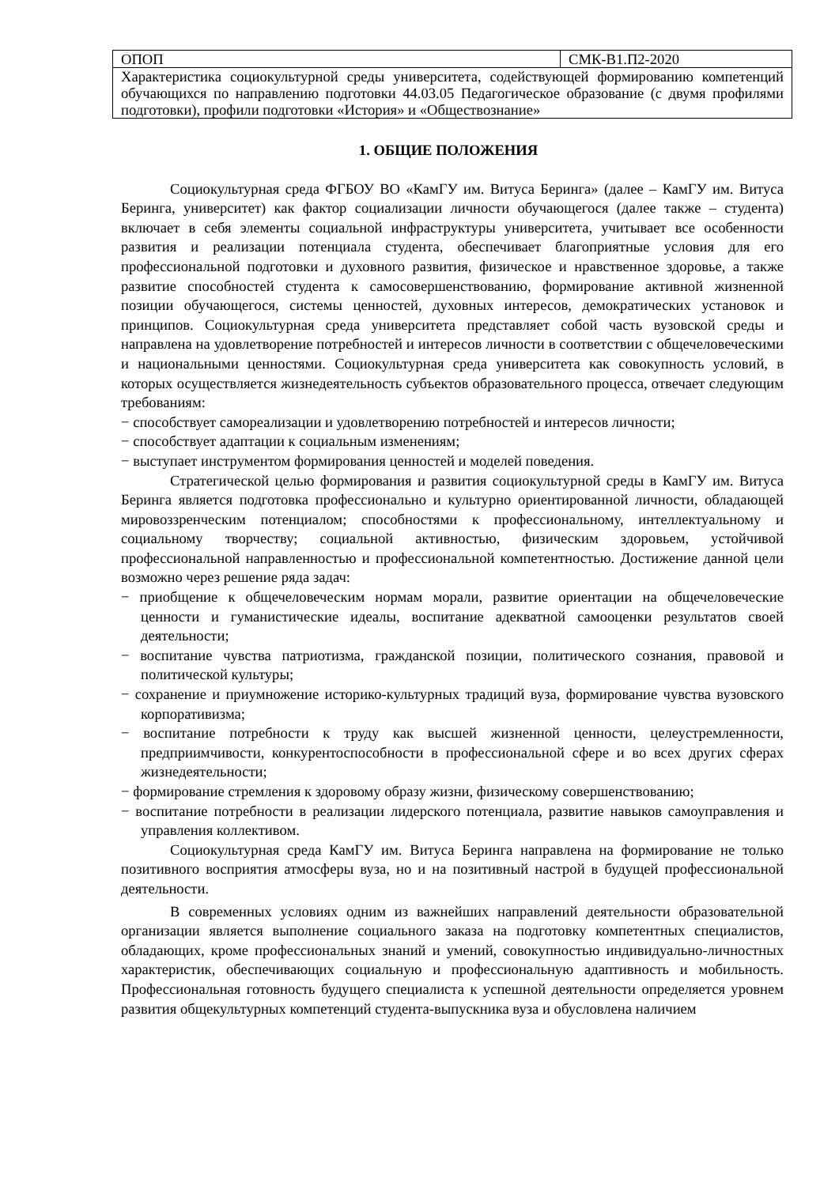| ОПОП | СМК-В1.П2-2020 |
| Характеристика социокультурной среды университета, содействующей формированию компетенций обучающихся по направлению подготовки 44.03.05 Педагогическое образование (с двумя профилями подготовки), профили подготовки «История» и «Обществознание» | |
1. ОБЩИЕ ПОЛОЖЕНИЯ
Социокультурная среда ФГБОУ ВО «КамГУ им. Витуса Беринга» (далее – КамГУ им. Витуса Беринга, университет) как фактор социализации личности обучающегося (далее также – студента) включает в себя элементы социальной инфраструктуры университета, учитывает все особенности развития и реализации потенциала студента, обеспечивает благоприятные условия для его профессиональной подготовки и духовного развития, физическое и нравственное здоровье, а также развитие способностей студента к самосовершенствованию, формирование активной жизненной позиции обучающегося, системы ценностей, духовных интересов, демократических установок и принципов. Социокультурная среда университета представляет собой часть вузовской среды и направлена на удовлетворение потребностей и интересов личности в соответствии с общечеловеческими и национальными ценностями. Социокультурная среда университета как совокупность условий, в которых осуществляется жизнедеятельность субъектов образовательного процесса, отвечает следующим требованиям:
− способствует самореализации и удовлетворению потребностей и интересов личности;
− способствует адаптации к социальным изменениям;
− выступает инструментом формирования ценностей и моделей поведения.
Стратегической целью формирования и развития социокультурной среды в КамГУ им. Витуса Беринга является подготовка профессионально и культурно ориентированной личности, обладающей мировоззренческим потенциалом; способностями к профессиональному, интеллектуальному и социальному творчеству; социальной активностью, физическим здоровьем, устойчивой профессиональной направленностью и профессиональной компетентностью. Достижение данной цели возможно через решение ряда задач:
− приобщение к общечеловеческим нормам морали, развитие ориентации на общечеловеческие ценности и гуманистические идеалы, воспитание адекватной самооценки результатов своей деятельности;
− воспитание чувства патриотизма, гражданской позиции, политического сознания, правовой и политической культуры;
− сохранение и приумножение историко-культурных традиций вуза, формирование чувства вузовского корпоративизма;
− воспитание потребности к труду как высшей жизненной ценности, целеустремленности, предприимчивости, конкурентоспособности в профессиональной сфере и во всех других сферах жизнедеятельности;
− формирование стремления к здоровому образу жизни, физическому совершенствованию;
− воспитание потребности в реализации лидерского потенциала, развитие навыков самоуправления и управления коллективом.
Социокультурная среда КамГУ им. Витуса Беринга направлена на формирование не только позитивного восприятия атмосферы вуза, но и на позитивный настрой в будущей профессиональной деятельности.
В современных условиях одним из важнейших направлений деятельности образовательной организации является выполнение социального заказа на подготовку компетентных специалистов, обладающих, кроме профессиональных знаний и умений, совокупностью индивидуально-личностных характеристик, обеспечивающих социальную и профессиональную адаптивность и мобильность. Профессиональная готовность будущего специалиста к успешной деятельности определяется уровнем развития общекультурных компетенций студента-выпускника вуза и обусловлена наличием